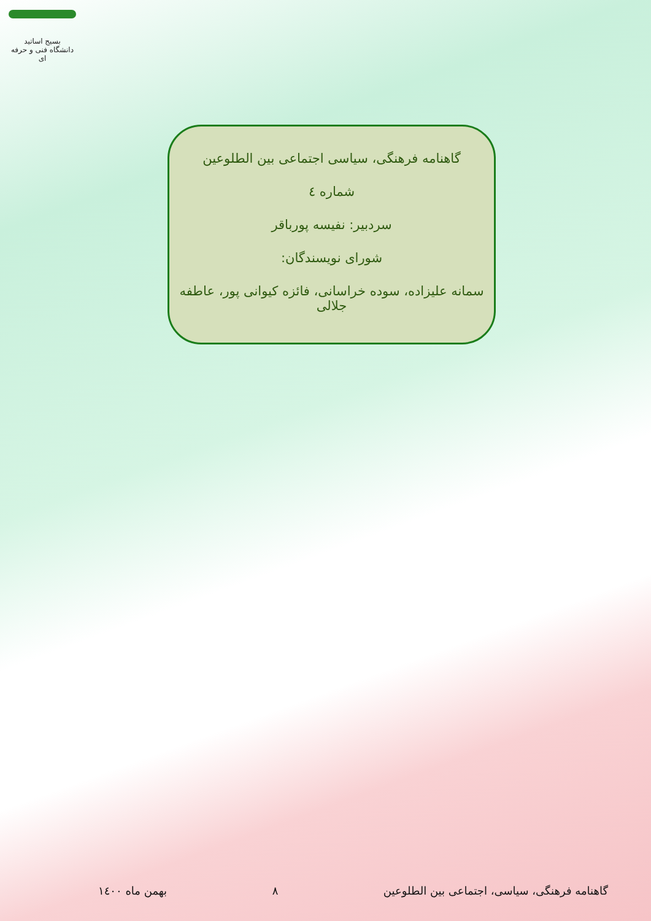بسیج اساتید
دانشگاه فنی و حرفه ای
گاهنامه فرهنگی، سیاسی اجتماعی بین الطلوعین
شماره ٤
سردبیر: نفیسه پورباقر
شورای نویسندگان:
سمانه علیزاده، سوده خراسانی، فائزه کیوانی پور، عاطفه جلالی
گاهنامه فرهنگی، سیاسی، اجتماعی بین الطلوعین ٨ بهمن ماه ١٤٠٠